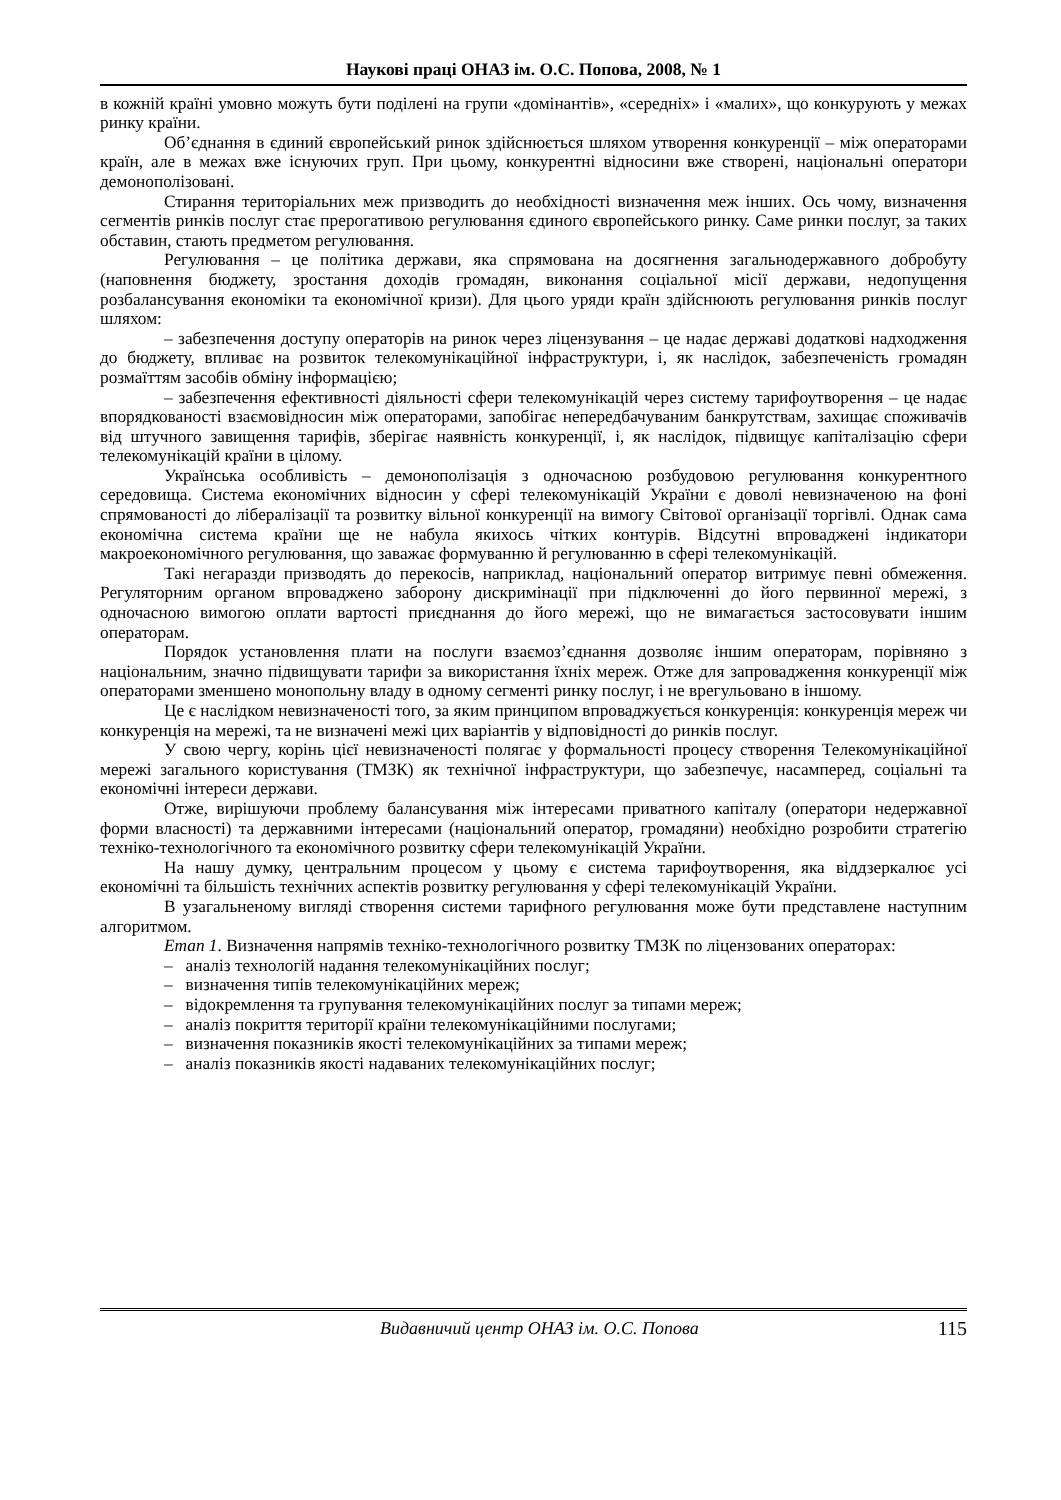Наукові праці ОНАЗ ім. О.С. Попова, 2008, № 1
в кожній країні умовно можуть бути поділені на групи «домінантів», «середніх» і «малих», що конкурують у межах ринку країни.
Об’єднання в єдиний європейський ринок здійснюється шляхом утворення конкуренції – між операторами країн, але в межах вже існуючих груп. При цьому, конкурентні відносини вже створені, національні оператори демонополізовані.
Стирання територіальних меж призводить до необхідності визначення меж інших. Ось чому, визначення сегментів ринків послуг стає прерогативою регулювання єдиного європейського ринку. Саме ринки послуг, за таких обставин, стають предметом регулювання.
Регулювання – це політика держави, яка спрямована на досягнення загальнодержавного добробуту (наповнення бюджету, зростання доходів громадян, виконання соціальної місії держави, недопущення розбалансування економіки та економічної кризи). Для цього уряди країн здійснюють регулювання ринків послуг шляхом:
– забезпечення доступу операторів на ринок через ліцензування – це надає державі додаткові надходження до бюджету, впливає на розвиток телекомунікаційної інфраструктури, і, як наслідок, забезпеченість громадян розмаїттям засобів обміну інформацією;
– забезпечення ефективності діяльності сфери телекомунікацій через систему тарифоутворення – це надає впорядкованості взаємовідносин між операторами, запобігає непередбачуваним банкрутствам, захищає споживачів від штучного завищення тарифів, зберігає наявність конкуренції, і, як наслідок, підвищує капіталізацію сфери телекомунікацій країни в цілому.
Українська особливість – демонополізація з одночасною розбудовою регулювання конкурентного середовища. Система економічних відносин у сфері телекомунікацій України є доволі невизначеною на фоні спрямованості до лібералізації та розвитку вільної конкуренції на вимогу Світової організації торгівлі. Однак сама економічна система країни ще не набула якихось чітких контурів. Відсутні впроваджені індикатори макроекономічного регулювання, що заважає формуванню й регулюванню в сфері телекомунікацій.
Такі негаразди призводять до перекосів, наприклад, національний оператор витримує певні обмеження. Регуляторним органом впроваджено заборону дискримінації при підключенні до його первинної мережі, з одночасною вимогою оплати вартості приєднання до його мережі, що не вимагається застосовувати іншим операторам.
Порядок установлення плати на послуги взаємоз’єднання дозволяє іншим операторам, порівняно з національним, значно підвищувати тарифи за використання їхніх мереж. Отже для запровадження конкуренції між операторами зменшено монопольну владу в одному сегменті ринку послуг, і не врегульовано в іншому.
Це є наслідком невизначеності того, за яким принципом впроваджується конкуренція: конкуренція мереж чи конкуренція на мережі, та не визначені межі цих варіантів у відповідності до ринків послуг.
У свою чергу, корінь цієї невизначеності полягає у формальності процесу створення Телекомунікаційної мережі загального користування (ТМЗК) як технічної інфраструктури, що забезпечує, насамперед, соціальні та економічні інтереси держави.
Отже, вирішуючи проблему балансування між інтересами приватного капіталу (оператори недержавної форми власності) та державними інтересами (національний оператор, громадяни) необхідно розробити стратегію техніко-технологічного та економічного розвитку сфери телекомунікацій України.
На нашу думку, центральним процесом у цьому є система тарифоутворення, яка віддзеркалює усі економічні та більшість технічних аспектів розвитку регулювання у сфері телекомунікацій України.
В узагальненому вигляді створення системи тарифного регулювання може бути представлене наступним алгоритмом.
Етап 1. Визначення напрямів техніко-технологічного розвитку ТМЗК по ліцензованих операторах:
– аналіз технологій надання телекомунікаційних послуг;
– визначення типів телекомунікаційних мереж;
– відокремлення та групування телекомунікаційних послуг за типами мереж;
– аналіз покриття території країни телекомунікаційними послугами;
– визначення показників якості телекомунікаційних за типами мереж;
– аналіз показників якості надаваних телекомунікаційних послуг;
Видавничий центр ОНАЗ ім. О.С. Попова 115